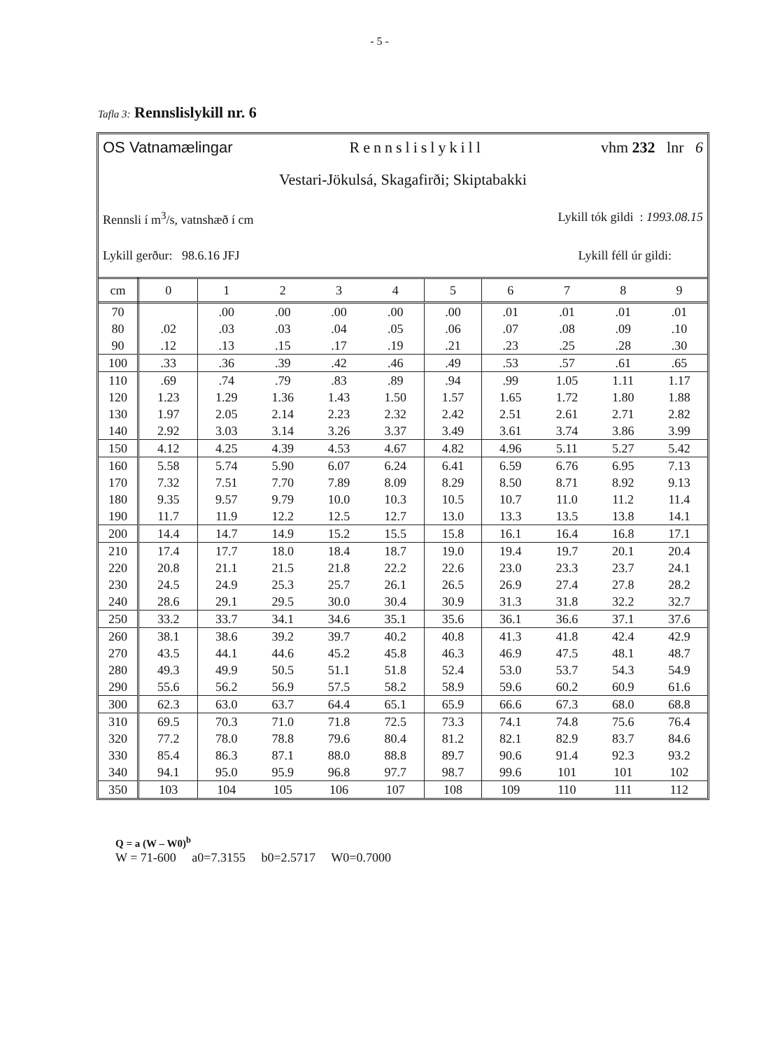- 5 -
Tafla 3: Rennslislykill nr. 6
OS Vatnamælingar Rennslislykill vhm 232 lnr 6
Vestari-Jökulsá, Skagafirði; Skiptabakki
Rennsli í m<sup>3</sup>/s, vatnshæð í cm Lykill tók gildi : 1993.08.15
Lykill gerður: 98.6.16 JFJ Lykill féll úr gildi:
| cm | 0 | 1 | 2 | 3 | 4 | 5 | 6 | 7 | 8 | 9 |
| --- | --- | --- | --- | --- | --- | --- | --- | --- | --- | --- |
| 70 | | .00 | .00 | .00 | .00 | .00 | .01 | .01 | .01 | .01 |
| 80 | .02 | .03 | .03 | .04 | .05 | .06 | .07 | .08 | .09 | .10 |
| 90 | .12 | .13 | .15 | .17 | .19 | .21 | .23 | .25 | .28 | .30 |
| 100 | .33 | .36 | .39 | .42 | .46 | .49 | .53 | .57 | .61 | .65 |
| 110 | .69 | .74 | .79 | .83 | .89 | .94 | .99 | 1.05 | 1.11 | 1.17 |
| 120 | 1.23 | 1.29 | 1.36 | 1.43 | 1.50 | 1.57 | 1.65 | 1.72 | 1.80 | 1.88 |
| 130 | 1.97 | 2.05 | 2.14 | 2.23 | 2.32 | 2.42 | 2.51 | 2.61 | 2.71 | 2.82 |
| 140 | 2.92 | 3.03 | 3.14 | 3.26 | 3.37 | 3.49 | 3.61 | 3.74 | 3.86 | 3.99 |
| 150 | 4.12 | 4.25 | 4.39 | 4.53 | 4.67 | 4.82 | 4.96 | 5.11 | 5.27 | 5.42 |
| 160 | 5.58 | 5.74 | 5.90 | 6.07 | 6.24 | 6.41 | 6.59 | 6.76 | 6.95 | 7.13 |
| 170 | 7.32 | 7.51 | 7.70 | 7.89 | 8.09 | 8.29 | 8.50 | 8.71 | 8.92 | 9.13 |
| 180 | 9.35 | 9.57 | 9.79 | 10.0 | 10.3 | 10.5 | 10.7 | 11.0 | 11.2 | 11.4 |
| 190 | 11.7 | 11.9 | 12.2 | 12.5 | 12.7 | 13.0 | 13.3 | 13.5 | 13.8 | 14.1 |
| 200 | 14.4 | 14.7 | 14.9 | 15.2 | 15.5 | 15.8 | 16.1 | 16.4 | 16.8 | 17.1 |
| 210 | 17.4 | 17.7 | 18.0 | 18.4 | 18.7 | 19.0 | 19.4 | 19.7 | 20.1 | 20.4 |
| 220 | 20.8 | 21.1 | 21.5 | 21.8 | 22.2 | 22.6 | 23.0 | 23.3 | 23.7 | 24.1 |
| 230 | 24.5 | 24.9 | 25.3 | 25.7 | 26.1 | 26.5 | 26.9 | 27.4 | 27.8 | 28.2 |
| 240 | 28.6 | 29.1 | 29.5 | 30.0 | 30.4 | 30.9 | 31.3 | 31.8 | 32.2 | 32.7 |
| 250 | 33.2 | 33.7 | 34.1 | 34.6 | 35.1 | 35.6 | 36.1 | 36.6 | 37.1 | 37.6 |
| 260 | 38.1 | 38.6 | 39.2 | 39.7 | 40.2 | 40.8 | 41.3 | 41.8 | 42.4 | 42.9 |
| 270 | 43.5 | 44.1 | 44.6 | 45.2 | 45.8 | 46.3 | 46.9 | 47.5 | 48.1 | 48.7 |
| 280 | 49.3 | 49.9 | 50.5 | 51.1 | 51.8 | 52.4 | 53.0 | 53.7 | 54.3 | 54.9 |
| 290 | 55.6 | 56.2 | 56.9 | 57.5 | 58.2 | 58.9 | 59.6 | 60.2 | 60.9 | 61.6 |
| 300 | 62.3 | 63.0 | 63.7 | 64.4 | 65.1 | 65.9 | 66.6 | 67.3 | 68.0 | 68.8 |
| 310 | 69.5 | 70.3 | 71.0 | 71.8 | 72.5 | 73.3 | 74.1 | 74.8 | 75.6 | 76.4 |
| 320 | 77.2 | 78.0 | 78.8 | 79.6 | 80.4 | 81.2 | 82.1 | 82.9 | 83.7 | 84.6 |
| 330 | 85.4 | 86.3 | 87.1 | 88.0 | 88.8 | 89.7 | 90.6 | 91.4 | 92.3 | 93.2 |
| 340 | 94.1 | 95.0 | 95.9 | 96.8 | 97.7 | 98.7 | 99.6 | 101 | 101 | 102 |
| 350 | 103 | 104 | 105 | 106 | 107 | 108 | 109 | 110 | 111 | 112 |
Q = a (W – W0)<sup>b</sup>
W = 71-600 a0=7.3155 b0=2.5717 W0=0.7000